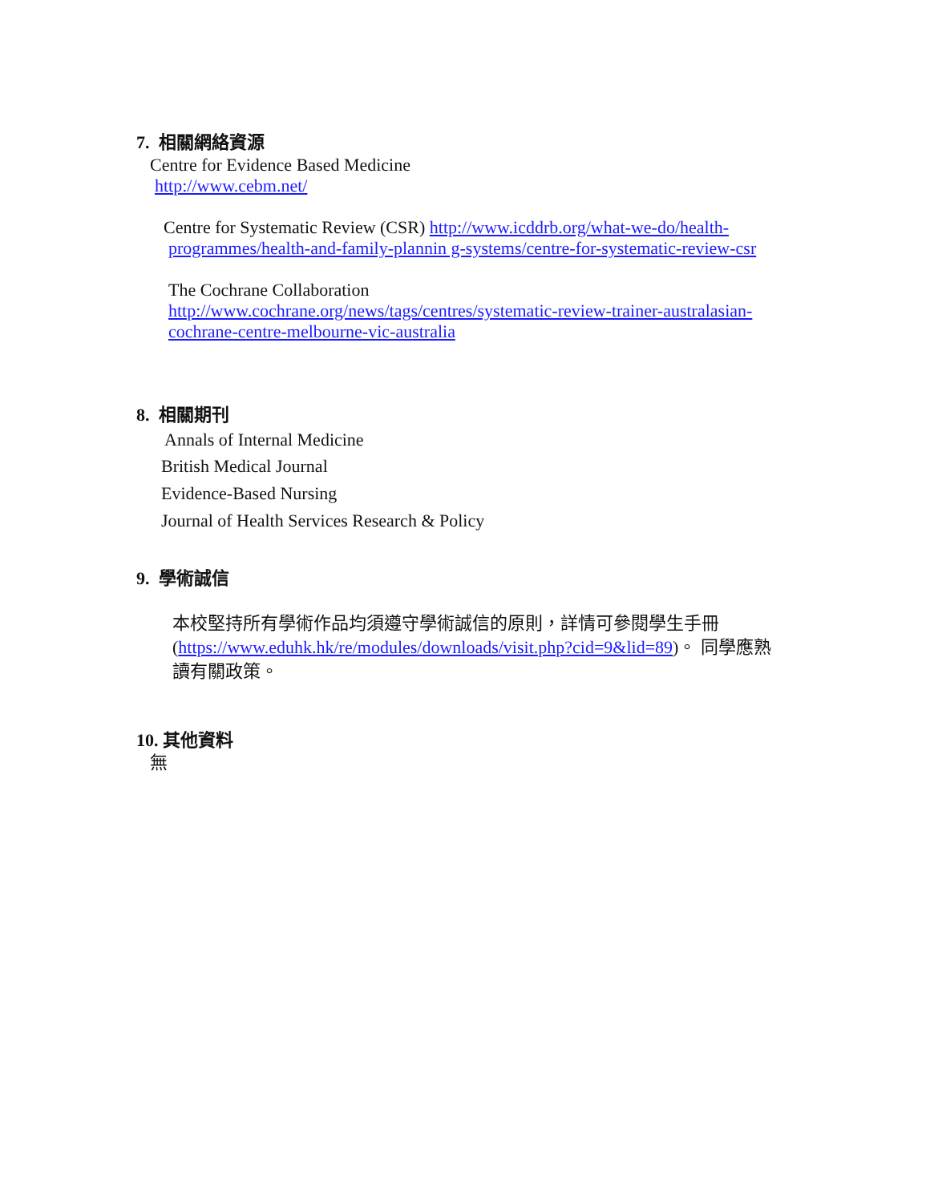7. 相關網絡資源
Centre for Evidence Based Medicine
http://www.cebm.net/
Centre for Systematic Review (CSR) http://www.icddrb.org/what-we-do/health-
programmes/health-and-family-plannin g-systems/centre-for-systematic-review-csr
The Cochrane Collaboration
http://www.cochrane.org/news/tags/centres/systematic-review-trainer-australasian-cochrane-centre-melbourne-vic-australia
8. 相關期刊
Annals of Internal Medicine
British Medical Journal
Evidence-Based Nursing
Journal of Health Services Research & Policy
9. 學術誠信
本校堅持所有學術作品均須遵守學術誠信的原則，詳情可參閱學生手冊(https://www.eduhk.hk/re/modules/downloads/visit.php?cid=9&lid=89)。 同學應熟讀有關政策。
10. 其他資料
無